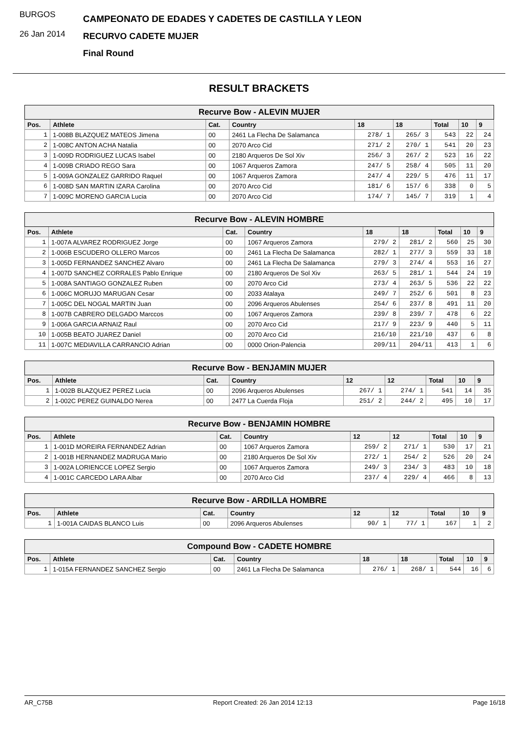BURGOS
26 Jan 2014
CAMPEONATO DE EDADES Y CADETES DE CASTILLA Y LEON
RECURVO CADETE MUJER
Final Round
RESULT BRACKETS
| Recurve Bow - ALEVIN MUJER | | | | | | | | |
| Pos. | Athlete | Cat. | Country | 18 | 18 | Total | 10 | 9 |
| 1 | 1-008B BLAZQUEZ MATEOS Jimena | 00 | 2461 La Flecha De Salamanca | 278/ 1 | 265/ 3 | 543 | 22 | 24 |
| 2 | 1-008C ANTON ACHA Natalia | 00 | 2070 Arco Cid | 271/ 2 | 270/ 1 | 541 | 20 | 23 |
| 3 | 1-009D RODRIGUEZ LUCAS Isabel | 00 | 2180 Arqueros De Sol Xiv | 256/ 3 | 267/ 2 | 523 | 16 | 22 |
| 4 | 1-009B CRIADO REGO Sara | 00 | 1067 Arqueros Zamora | 247/ 5 | 258/ 4 | 505 | 11 | 20 |
| 5 | 1-009A GONZALEZ GARRIDO Raquel | 00 | 1067 Arqueros Zamora | 247/ 4 | 229/ 5 | 476 | 11 | 17 |
| 6 | 1-008D SAN MARTIN IZARA Carolina | 00 | 2070 Arco Cid | 181/ 6 | 157/ 6 | 338 | 0 | 5 |
| 7 | 1-009C MORENO GARCIA Lucia | 00 | 2070 Arco Cid | 174/ 7 | 145/ 7 | 319 | 1 | 4 |
| Recurve Bow - ALEVIN HOMBRE | | | | | | | | |
| Pos. | Athlete | Cat. | Country | 18 | 18 | Total | 10 | 9 |
| 1 | 1-007A ALVAREZ RODRIGUEZ Jorge | 00 | 1067 Arqueros Zamora | 279/ 2 | 281/ 2 | 560 | 25 | 30 |
| 2 | 1-006B ESCUDERO OLLERO Marcos | 00 | 2461 La Flecha De Salamanca | 282/ 1 | 277/ 3 | 559 | 33 | 18 |
| 3 | 1-005D FERNANDEZ SANCHEZ Alvaro | 00 | 2461 La Flecha De Salamanca | 279/ 3 | 274/ 4 | 553 | 16 | 27 |
| 4 | 1-007D SANCHEZ CORRALES Pablo Enrique | 00 | 2180 Arqueros De Sol Xiv | 263/ 5 | 281/ 1 | 544 | 24 | 19 |
| 5 | 1-008A SANTIAGO GONZALEZ Ruben | 00 | 2070 Arco Cid | 273/ 4 | 263/ 5 | 536 | 22 | 22 |
| 6 | 1-006C MORUJO MARUGAN Cesar | 00 | 2033 Atalaya | 249/ 7 | 252/ 6 | 501 | 8 | 23 |
| 7 | 1-005C DEL NOGAL MARTIN Juan | 00 | 2096 Arqueros Abulenses | 254/ 6 | 237/ 8 | 491 | 11 | 20 |
| 8 | 1-007B CABRERO DELGADO Marccos | 00 | 1067 Arqueros Zamora | 239/ 8 | 239/ 7 | 478 | 6 | 22 |
| 9 | 1-006A GARCIA ARNAIZ Raul | 00 | 2070 Arco Cid | 217/ 9 | 223/ 9 | 440 | 5 | 11 |
| 10 | 1-005B BEATO JUAREZ Daniel | 00 | 2070 Arco Cid | 216/10 | 221/10 | 437 | 6 | 8 |
| 11 | 1-007C MEDIAVILLA CARRANCIO Adrian | 00 | 0000 Orion-Palencia | 209/11 | 204/11 | 413 | 1 | 6 |
| Recurve Bow - BENJAMIN MUJER | | | | | | | | |
| Pos. | Athlete | Cat. | Country | 12 | 12 | Total | 10 | 9 |
| 1 | 1-002B BLAZQUEZ PEREZ Lucia | 00 | 2096 Arqueros Abulenses | 267/ 1 | 274/ 1 | 541 | 14 | 35 |
| 2 | 1-002C PEREZ GUINALDO Nerea | 00 | 2477 La Cuerda Floja | 251/ 2 | 244/ 2 | 495 | 10 | 17 |
| Recurve Bow - BENJAMIN HOMBRE | | | | | | | | |
| Pos. | Athlete | Cat. | Country | 12 | 12 | Total | 10 | 9 |
| 1 | 1-001D MOREIRA FERNANDEZ Adrian | 00 | 1067 Arqueros Zamora | 259/ 2 | 271/ 1 | 530 | 17 | 21 |
| 2 | 1-001B HERNANDEZ MADRUGA Mario | 00 | 2180 Arqueros De Sol Xiv | 272/ 1 | 254/ 2 | 526 | 20 | 24 |
| 3 | 1-002A LORIENCCE LOPEZ Sergio | 00 | 1067 Arqueros Zamora | 249/ 3 | 234/ 3 | 483 | 10 | 18 |
| 4 | 1-001C CARCEDO LARA Albar | 00 | 2070 Arco Cid | 237/ 4 | 229/ 4 | 466 | 8 | 13 |
| Recurve Bow - ARDILLA HOMBRE | | | | | | | | |
| Pos. | Athlete | Cat. | Country | 12 | 12 | Total | 10 | 9 |
| 1 | 1-001A CAIDAS BLANCO Luis | 00 | 2096 Arqueros Abulenses | 90/ 1 | 77/ 1 | 167 | 1 | 2 |
| Compound Bow - CADETE HOMBRE | | | | | | | | |
| Pos. | Athlete | Cat. | Country | 18 | 18 | Total | 10 | 9 |
| 1 | 1-015A FERNANDEZ SANCHEZ Sergio | 00 | 2461 La Flecha De Salamanca | 276/ 1 | 268/ 1 | 544 | 16 | 6 |
AR_C75B Report Created: 26 Jan 2014 12:13 Page 16/18